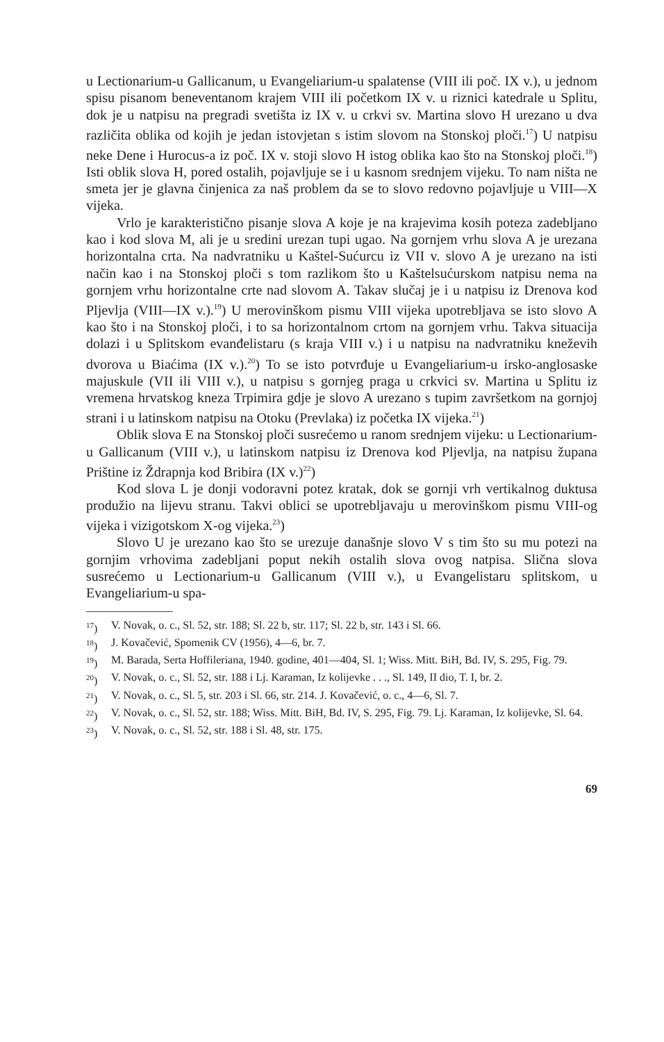u Lectionarium-u Gallicanum, u Evangeliarium-u spalatense (VIII ili poč. IX v.), u jednom spisu pisanom beneventanom krajem VIII ili početkom IX v. u riznici katedrale u Splitu, dok je u natpisu na pregradi svetišta iz IX v. u crkvi sv. Martina slovo H urezano u dva različita oblika od kojih je jedan istovjetan s istim slovom na Stonskoj ploči.<sup>17</sup>) U natpisu neke Dene i Hurocus-a iz poč. IX v. stoji slovo H istog oblika kao što na Stonskoj ploči.<sup>18</sup>) Isti oblik slova H, pored ostalih, pojavljuje se i u kasnom srednjem vijeku. To nam ništa ne smeta jer je glavna činjenica za naš problem da se to slovo redovno pojavljuje u VIII—X vijeka.
Vrlo je karakteristično pisanje slova A koje je na krajevima kosih poteza zadebljano kao i kod slova M, ali je u sredini urezan tupi ugao. Na gornjem vrhu slova A je urezana horizontalna crta. Na nadvratniku u Kaštel-Sućurcu iz VII v. slovo A je urezano na isti način kao i na Stonskoj ploči s tom razlikom što u Kaštelsućurskom natpisu nema na gornjem vrhu horizontalne crte nad slovom A. Takav slučaj je i u natpisu iz Drenova kod Pljevlja (VIII—IX v.).<sup>19</sup>) U merovinškom pismu VIII vijeka upotrebljava se isto slovo A kao što i na Stonskoj ploči, i to sa horizontalnom crtom na gornjem vrhu. Takva situacija dolazi i u Splitskom evanđelistaru (s kraja VIII v.) i u natpisu na nadvratniku kneževih dvorova u Biaćima (IX v.).<sup>20</sup>) To se isto potvrđuje u Evangeliarium-u irsko-anglosaske majuskule (VII ili VIII v.), u natpisu s gornjeg praga u crkvici sv. Martina u Splitu iz vremena hrvatskog kneza Trpimira gdje je slovo A urezano s tupim završetkom na gornjoj strani i u latinskom natpisu na Otoku (Prevlaka) iz početka IX vijeka.<sup>21</sup>)
Oblik slova E na Stonskoj ploči susrećemo u ranom srednjem vijeku: u Lectionarium-u Gallicanum (VIII v.), u latinskom natpisu iz Drenova kod Pljevlja, na natpisu župana Prištine iz Ždrapnja kod Bribira (IX v.)<sup>22</sup>)
Kod slova L je donji vodoravni potez kratak, dok se gornji vrh vertikalnog duktusa produžio na lijevu stranu. Takvi oblici se upotrebljavaju u merovinškom pismu VIII-og vijeka i vizigotskom X-og vijeka.<sup>23</sup>)
Slovo U je urezano kao što se urezuje današnje slovo V s tim što su mu potezi na gornjim vrhovima zadebljani poput nekih ostalih slova ovog natpisa. Slična slova susrećemo u Lectionarium-u Gallicanum (VIII v.), u Evangelistaru splitskom, u Evangeliarium-u spa-
<sup>17</sup>) V. Novak, o. c., Sl. 52, str. 188; Sl. 22 b, str. 117; Sl. 22 b, str. 143 i Sl. 66.
<sup>18</sup>) J. Kovačević, Spomenik CV (1956), 4—6, br. 7.
<sup>19</sup>) M. Barada, Serta Hoffileriana, 1940. godine, 401—404, Sl. 1; Wiss. Mitt. BiH, Bd. IV, S. 295, Fig. 79.
<sup>20</sup>) V. Novak, o. c., Sl. 52, str. 188 i Lj. Karaman, Iz kolijevke . . ., Sl. 149, II dio, T. I, br. 2.
<sup>21</sup>) V. Novak, o. c., Sl. 5, str. 203 i Sl. 66, str. 214. J. Kovačević, o. c., 4—6, Sl. 7.
<sup>22</sup>) V. Novak, o. c., Sl. 52, str. 188; Wiss. Mitt. BiH, Bd. IV, S. 295, Fig. 79. Lj. Karaman, Iz kolijevke, Sl. 64.
<sup>23</sup>) V. Novak, o. c., Sl. 52, str. 188 i Sl. 48, str. 175.
69